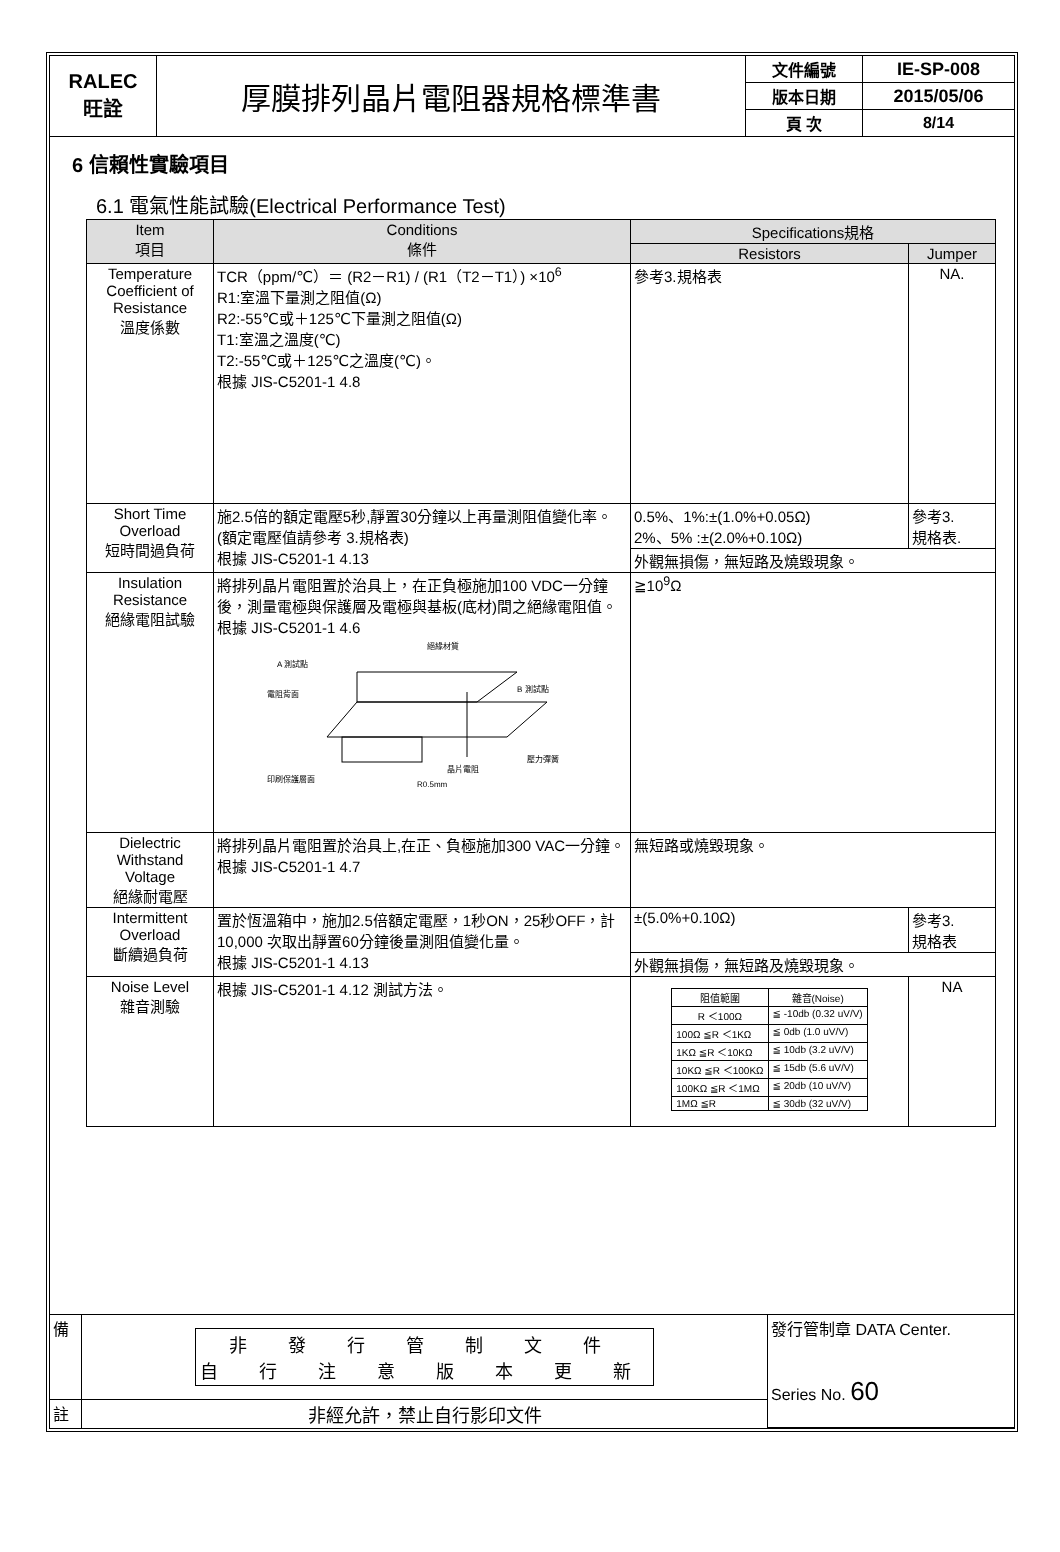| RALEC 旺詮 | 厚膜排列晶片電阻器規格標準書 | 文件編號 | IE-SP-008 |
| | | 版本日期 | 2015/05/06 |
| | | 頁 次 | 8/14 |
6 信賴性實驗項目
6.1 電氣性能試驗(Electrical Performance Test)
| Item 項目 | Conditions 條件 | Specifications規格 | |
| --- | --- | --- | --- |
| | | Resistors | Jumper |
| Temperature Coefficient of Resistance 溫度係數 | TCR（ppm/℃）＝ (R2－R1) / (R1（T2－T1）) ×10<sup>6</sup> R1:室溫下量測之阻值(Ω) R2:-55℃或＋125℃下量測之阻值(Ω) T1:室溫之溫度(℃) T2:-55℃或＋125℃之溫度(℃)。 根據 JIS-C5201-1 4.8 | 參考3.規格表 | NA. |
| Short Time Overload 短時間過負荷 | 施2.5倍的額定電壓5秒,靜置30分鐘以上再量測阻值變化率。(額定電壓值請參考 3.規格表) 根據 JIS-C5201-1 4.13 | 0.5%、1%:±(1.0%+0.05Ω) 2%、5% :±(2.0%+0.10Ω) | 參考3. 規格表. |
| | | 外觀無損傷，無短路及燒毀現象。 | |
| Insulation Resistance 絕緣電阻試驗 | 將排列晶片電阻置於治具上，在正負極施加100 VDC一分鐘後，測量電極與保護層及電極與基板(底材)間之絕緣電阻值。 根據 JIS-C5201-1 4.6 絕緣材質 A 測試點 B 測試點 電阻背面 晶片電阻 壓力彈簧 印刷保護層面 R0.5mm | ≧10<sup>9</sup>Ω | |
| Dielectric Withstand Voltage 絕緣耐電壓 | 將排列晶片電阻置於治具上,在正、負極施加300 VAC一分鐘。 根據 JIS-C5201-1 4.7 | 無短路或燒毀現象。 | |
| Intermittent Overload 斷續過負荷 | 置於恆溫箱中，施加2.5倍額定電壓，1秒ON，25秒OFF，計10,000 次取出靜置60分鐘後量測阻值變化量。 根據 JIS-C5201-1 4.13 | ±(5.0%+0.10Ω) | 參考3. 規格表 |
| | | 外觀無損傷，無短路及燒毀現象。 | |
| Noise Level 雜音測驗 | 根據 JIS-C5201-1 4.12 測試方法。 | / 阻值範圍 / 雜音(Noise) / / R ＜100Ω / ≦ -10db (0.32 uV/V) / / 100Ω ≦R ＜1KΩ / ≦ 0db (1.0 uV/V) / / 1KΩ ≦R ＜10KΩ / ≦ 10db (3.2 uV/V) / / 10KΩ ≦R ＜100KΩ / ≦ 15db (5.6 uV/V) / / 100KΩ ≦R ＜1MΩ / ≦ 20db (10 uV/V) / / 1MΩ ≦R / ≦ 30db (32 uV/V) / | NA |
| 備 | 非 發 行 管 制 文 件 自 行 注 意 版 本 更 新 | 發行管制章 DATA Center. Series No. 60 |
| 註 | 非經允許，禁止自行影印文件 | |